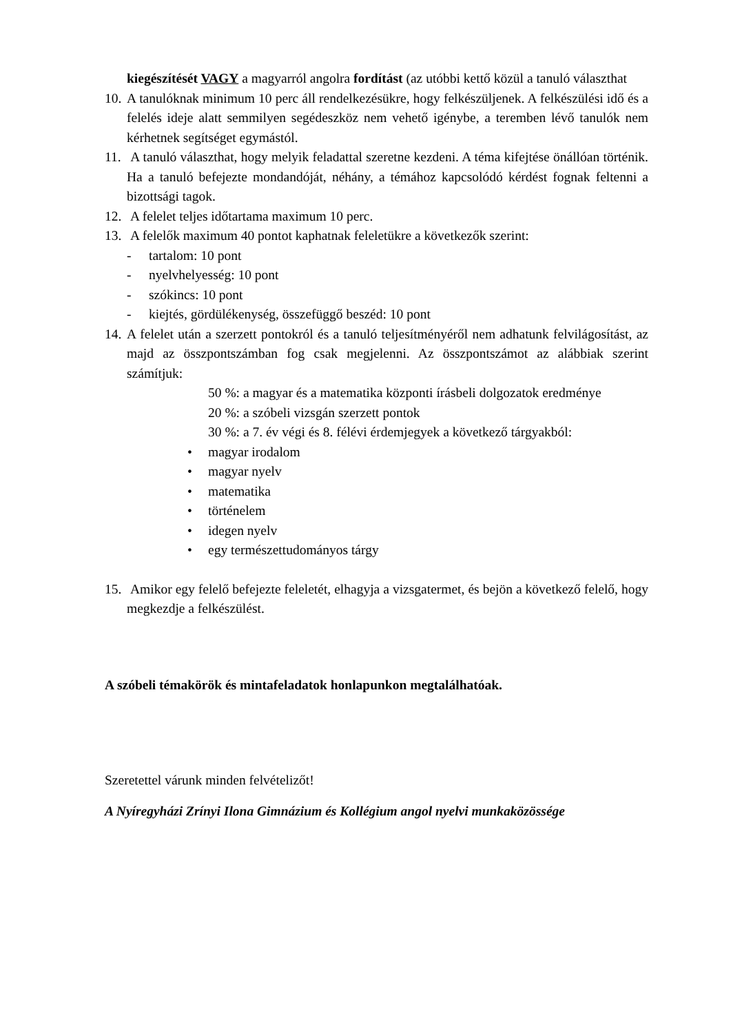kiegészítését VAGY a magyarról angolra fordítást (az utóbbi kettő közül a tanuló választhat
10.
A tanulóknak minimum 10 perc áll rendelkezésükre, hogy felkészüljenek. A felkészülési idő és a felelés ideje alatt semmilyen segédeszköz nem vehető igénybe, a teremben lévő tanulók nem kérhetnek segítséget egymástól.
11.
A tanuló választhat, hogy melyik feladattal szeretne kezdeni. A téma kifejtése önállóan történik. Ha a tanuló befejezte mondandóját, néhány, a témához kapcsolódó kérdést fognak feltenni a bizottsági tagok.
12.
A felelet teljes időtartama maximum 10 perc.
13.
A felelők maximum 40 pontot kaphatnak feleletükre a következők szerint:
- tartalom: 10 pont
- nyelvhelyesség: 10 pont
- szókincs: 10 pont
- kiejtés, gördülékenység, összefüggő beszéd: 10 pont
14.
A felelet után a szerzett pontokról és a tanuló teljesítményéről nem adhatunk felvilágosítást, az majd az összpontszámban fog csak megjelenni. Az összpontszámot az alábbiak szerint számítjuk:
50 %: a magyar és a matematika központi írásbeli dolgozatok eredménye
20 %: a szóbeli vizsgán szerzett pontok
30 %: a 7. év végi és 8. félévi érdemjegyek a következő tárgyakból:
• magyar irodalom
• magyar nyelv
• matematika
• történelem
• idegen nyelv
• egy természettudományos tárgy
15.
Amikor egy felelő befejezte feleletét, elhagyja a vizsgatermet, és bejön a következő felelő, hogy megkezdje a felkészülést.
A szóbeli témakörök és mintafeladatok honlapunkon megtalálhatóak.
Szeretettel várunk minden felvételizőt!
A Nyíregyházi Zrínyi Ilona Gimnázium és Kollégium angol nyelvi munkaközössége